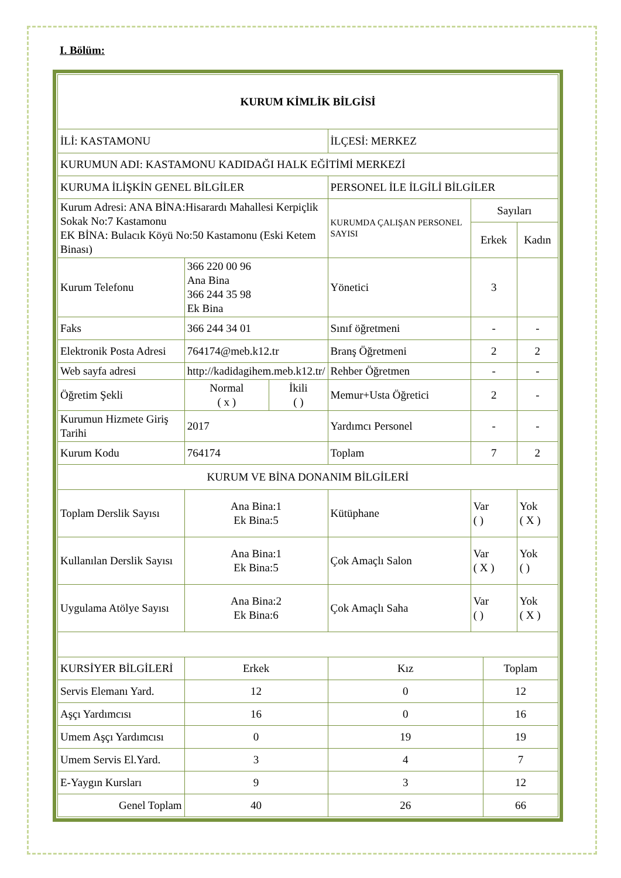I. Bölüm:
| KURUM KİMLİK BİLGİSİ | | | | | | |
| İLİ: KASTAMONU | | | İLÇESİ: MERKEZ | | | |
| KURUMUN ADI: KASTAMONU KADIDAĞI HALK EĞİTİMİ MERKEZİ | | | | | | |
| KURUMA İLİŞKİN GENEL BİLGİLER | | | PERSONEL İLE İLGİLİ BİLGİLER | | | |
| Kurum Adresi: ANA BİNA:Hisarardı Mahallesi Kerpiçlik Sokak No:7 Kastamonu EK BİNA: Bulacık Köyü No:50 Kastamonu (Eski Ketem Binası) | | | KURUMDA ÇALIŞAN PERSONEL SAYISI | Sayıları | | |
| | | | | Erkek | | Kadın |
| Kurum Telefonu | 366 220 00 96 Ana Bina 366 244 35 98 Ek Bina | | Yönetici | 3 | | |
| Faks | 366 244 34 01 | | Sınıf öğretmeni | - | | - |
| Elektronik Posta Adresi | 764174@meb.k12.tr | | Branş Öğretmeni | 2 | | 2 |
| Web sayfa adresi | http://kadidagihem.meb.k12.tr/ | | Rehber Öğretmen | - | | - |
| Öğretim Şekli | Normal ( x ) | İkili ( ) | Memur+Usta Öğretici | 2 | | - |
| Kurumun Hizmete Giriş Tarihi | 2017 | | Yardımcı Personel | - | | - |
| Kurum Kodu | 764174 | | Toplam | 7 | | 2 |
| KURUM VE BİNA DONANIM BİLGİLERİ | | | | | | |
| Toplam Derslik Sayısı | Ana Bina:1 Ek Bina:5 | | Kütüphane | Var ( ) | | Yok ( X ) |
| Kullanılan Derslik Sayısı | Ana Bina:1 Ek Bina:5 | | Çok Amaçlı Salon | Var ( X ) | | Yok ( ) |
| Uygulama Atölye Sayısı | Ana Bina:2 Ek Bina:6 | | Çok Amaçlı Saha | Var ( ) | | Yok ( X ) |
| KURSİYER BİLGİLERİ | Erkek | | Kız | | Toplam | |
| Servis Elemanı Yard. | 12 | | 0 | | 12 | |
| Aşçı Yardımcısı | 16 | | 0 | | 16 | |
| Umem Aşçı Yardımcısı | 0 | | 19 | | 19 | |
| Umem Servis El.Yard. | 3 | | 4 | | 7 | |
| E-Yaygın Kursları | 9 | | 3 | | 12 | |
| Genel Toplam | 40 | | 26 | | 66 | |